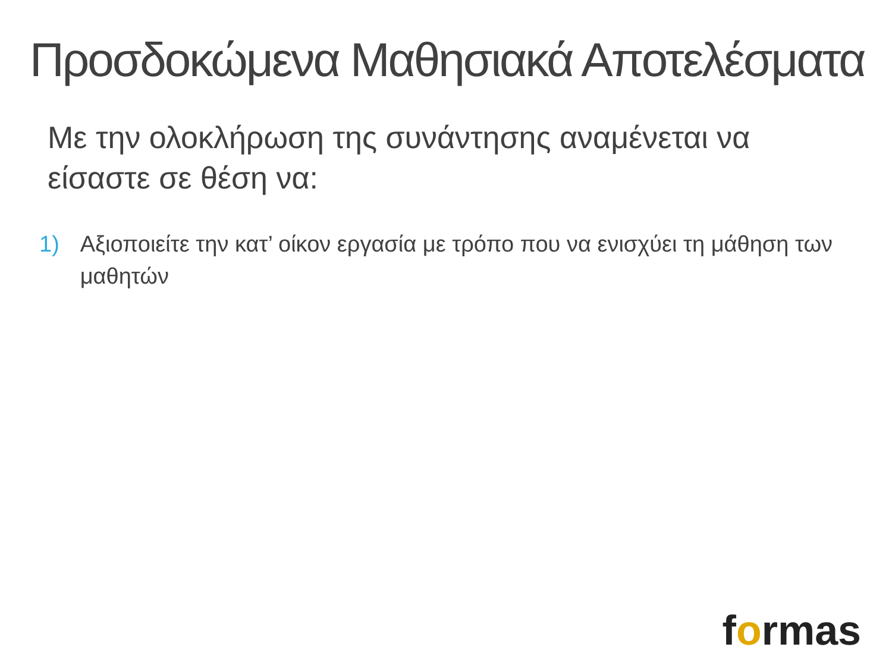Προσδοκώμενα Μαθησιακά Αποτελέσματα
Με την ολοκλήρωση της συνάντησης αναμένεται να είσαστε σε θέση να:
1) Αξιοποιείτε την κατ’ οίκον εργασία με τρόπο που να ενισχύει τη μάθηση των μαθητών
formas